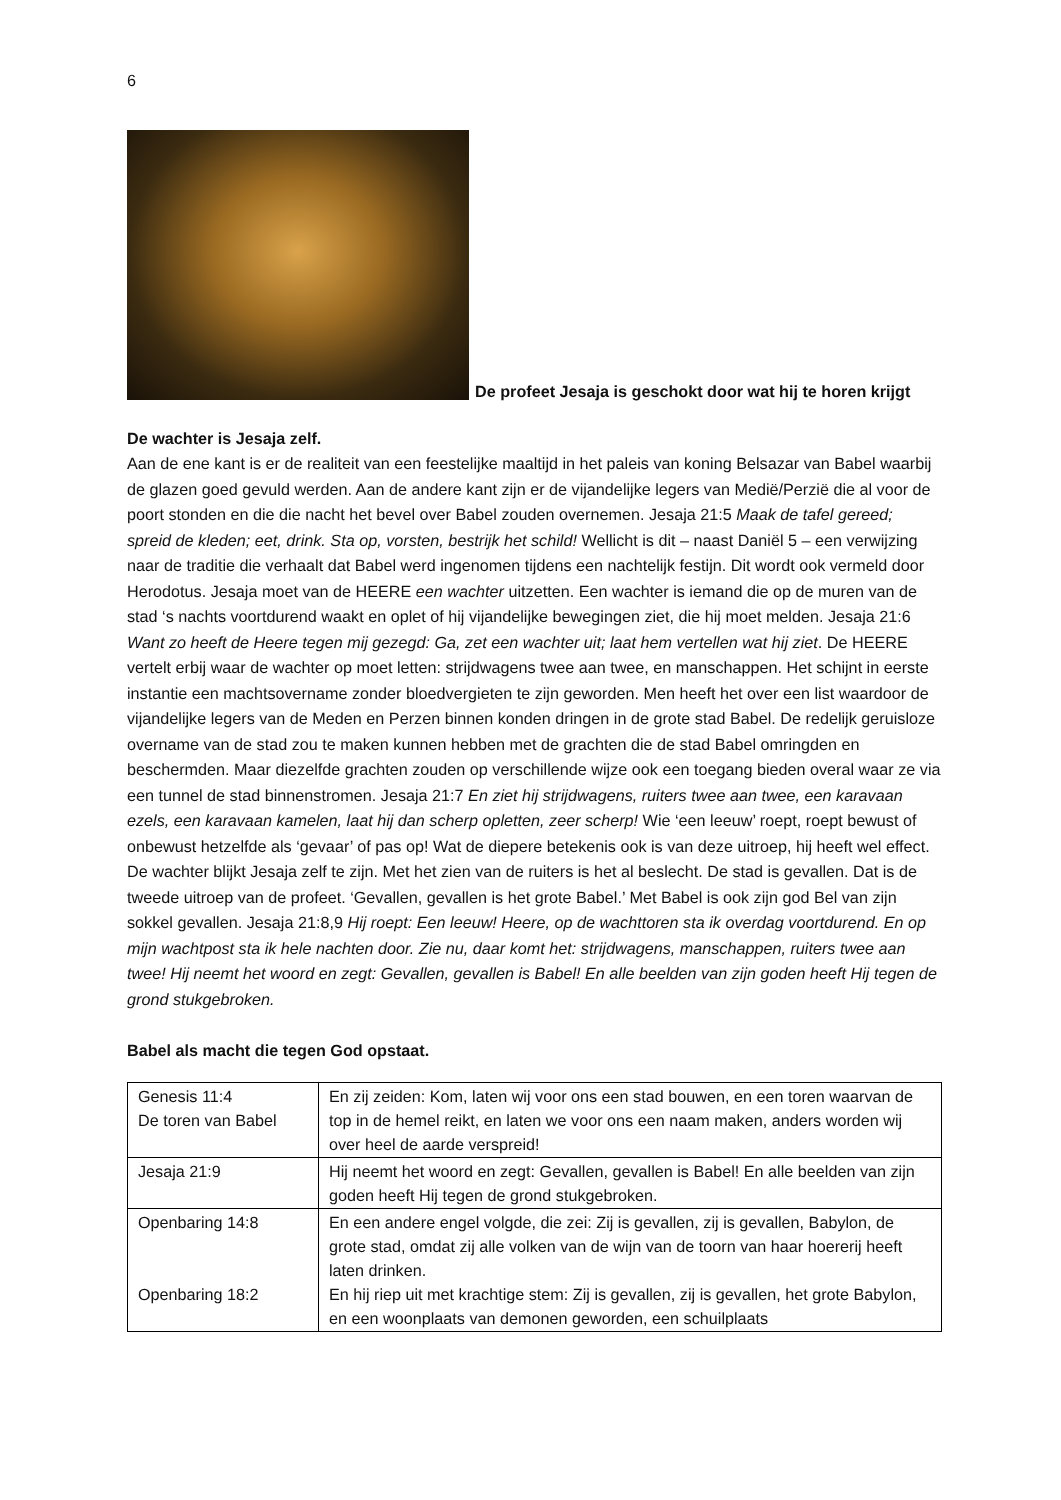6
De profeet Jesaja is geschokt door wat hij te horen krijgt
De wachter is Jesaja zelf.
Aan de ene kant is er de realiteit van een feestelijke maaltijd in het paleis van koning Belsazar van Babel waarbij de glazen goed gevuld werden. Aan de andere kant zijn er de vijandelijke legers van Medië/Perzië die al voor de poort stonden en die die nacht het bevel over Babel zouden overnemen. Jesaja 21:5 Maak de tafel gereed; spreid de kleden; eet, drink. Sta op, vorsten, bestrijk het schild! Wellicht is dit – naast Daniël 5 – een verwijzing naar de traditie die verhaalt dat Babel werd ingenomen tijdens een nachtelijk festijn. Dit wordt ook vermeld door Herodotus. Jesaja moet van de HEERE een wachter uitzetten. Een wachter is iemand die op de muren van de stad ‘s nachts voortdurend waakt en oplet of hij vijandelijke bewegingen ziet, die hij moet melden. Jesaja 21:6 Want zo heeft de Heere tegen mij gezegd: Ga, zet een wachter uit; laat hem vertellen wat hij ziet. De HEERE vertelt erbij waar de wachter op moet letten: strijdwagens twee aan twee, en manschappen. Het schijnt in eerste instantie een machtsovername zonder bloedvergieten te zijn geworden. Men heeft het over een list waardoor de vijandelijke legers van de Meden en Perzen binnen konden dringen in de grote stad Babel. De redelijk geruisloze overname van de stad zou te maken kunnen hebben met de grachten die de stad Babel omringden en beschermden. Maar diezelfde grachten zouden op verschillende wijze ook een toegang bieden overal waar ze via een tunnel de stad binnenstromen. Jesaja 21:7 En ziet hij strijdwagens, ruiters twee aan twee, een karavaan ezels, een karavaan kamelen, laat hij dan scherp opletten, zeer scherp! Wie ‘een leeuw’ roept, roept bewust of onbewust hetzelfde als ‘gevaar’ of pas op! Wat de diepere betekenis ook is van deze uitroep, hij heeft wel effect. De wachter blijkt Jesaja zelf te zijn. Met het zien van de ruiters is het al beslecht. De stad is gevallen. Dat is de tweede uitroep van de profeet. ‘Gevallen, gevallen is het grote Babel.’ Met Babel is ook zijn god Bel van zijn sokkel gevallen. Jesaja 21:8,9 Hij roept: Een leeuw! Heere, op de wachttoren sta ik overdag voortdurend. En op mijn wachtpost sta ik hele nachten door. Zie nu, daar komt het: strijdwagens, manschappen, ruiters twee aan twee! Hij neemt het woord en zegt: Gevallen, gevallen is Babel! En alle beelden van zijn goden heeft Hij tegen de grond stukgebroken.
Babel als macht die tegen God opstaat.
| Genesis 11:4 De toren van Babel | En zij zeiden: Kom, laten wij voor ons een stad bouwen, en een toren waarvan de top in de hemel reikt, en laten we voor ons een naam maken, anders worden wij over heel de aarde verspreid! |
| Jesaja 21:9 | Hij neemt het woord en zegt: Gevallen, gevallen is Babel! En alle beelden van zijn goden heeft Hij tegen de grond stukgebroken. |
| Openbaring 14:8 Openbaring 18:2 | En een andere engel volgde, die zei: Zij is gevallen, zij is gevallen, Babylon, de grote stad, omdat zij alle volken van de wijn van de toorn van haar hoererij heeft laten drinken. En hij riep uit met krachtige stem: Zij is gevallen, zij is gevallen, het grote Babylon, en een woonplaats van demonen geworden, een schuilplaats |